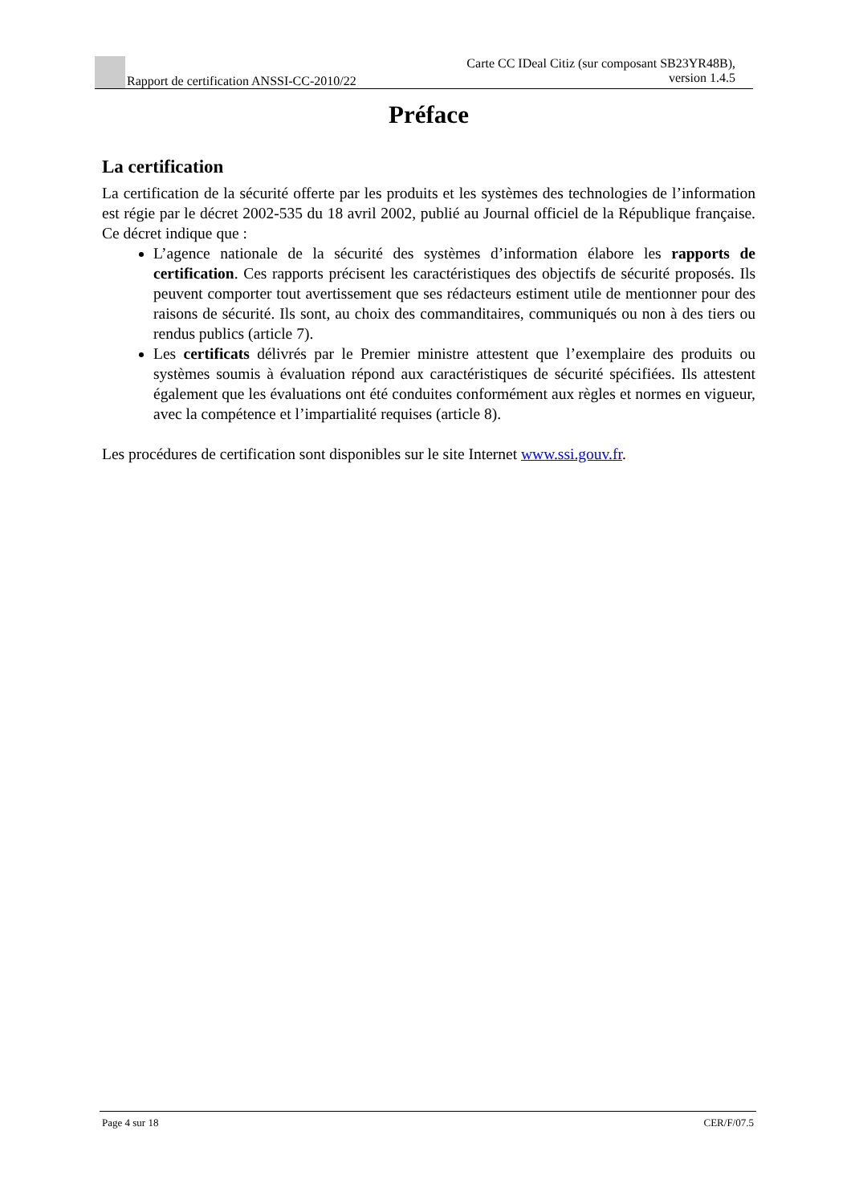Rapport de certification ANSSI-CC-2010/22
Carte CC IDeal Citiz (sur composant SB23YR48B),
version 1.4.5
Préface
La certification
La certification de la sécurité offerte par les produits et les systèmes des technologies de l’information est régie par le décret 2002-535 du 18 avril 2002, publié au Journal officiel de la République française. Ce décret indique que :
L’agence nationale de la sécurité des systèmes d’information élabore les rapports de certification. Ces rapports précisent les caractéristiques des objectifs de sécurité proposés. Ils peuvent comporter tout avertissement que ses rédacteurs estiment utile de mentionner pour des raisons de sécurité. Ils sont, au choix des commanditaires, communiqués ou non à des tiers ou rendus publics (article 7).
Les certificats délivrés par le Premier ministre attestent que l’exemplaire des produits ou systèmes soumis à évaluation répond aux caractéristiques de sécurité spécifiées. Ils attestent également que les évaluations ont été conduites conformément aux règles et normes en vigueur, avec la compétence et l’impartialité requises (article 8).
Les procédures de certification sont disponibles sur le site Internet www.ssi.gouv.fr.
Page 4 sur 18 CER/F/07.5